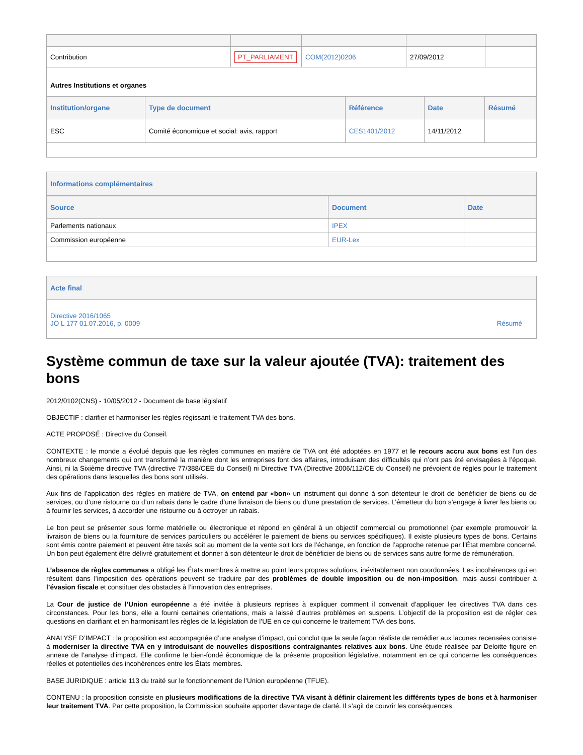| Contribution | PT_PARLIAMENT | COM(2012)0206 | 27/09/2012 | |
Autres Institutions et organes
| Institution/organe | Type de document | Référence | Date | Résumé |
| --- | --- | --- | --- | --- |
| ESC | Comité économique et social: avis, rapport | CES1401/2012 | 14/11/2012 | |
Informations complémentaires
| Source | Document | Date |
| --- | --- | --- |
| Parlements nationaux | IPEX | |
| Commission européenne | EUR-Lex | |
Acte final
Directive 2016/1065
JO L 177 01.07.2016, p. 0009
Résumé
Système commun de taxe sur la valeur ajoutée (TVA): traitement des bons
2012/0102(CNS) - 10/05/2012 - Document de base législatif
OBJECTIF : clarifier et harmoniser les règles régissant le traitement TVA des bons.
ACTE PROPOSÉ : Directive du Conseil.
CONTEXTE : le monde a évolué depuis que les règles communes en matière de TVA ont été adoptées en 1977 et le recours accru aux bons est l’un des nombreux changements qui ont transformé la manière dont les entreprises font des affaires, introduisant des difficultés qui n’ont pas été envisagées à l’époque. Ainsi, ni la Sixième directive TVA (directive 77/388/CEE du Conseil) ni Directive TVA (Directive 2006/112/CE du Conseil) ne prévoient de règles pour le traitement des opérations dans lesquelles des bons sont utilisés.
Aux fins de l’application des règles en matière de TVA, on entend par «bon» un instrument qui donne à son détenteur le droit de bénéficier de biens ou de services, ou d’une ristourne ou d’un rabais dans le cadre d’une livraison de biens ou d’une prestation de services. L’émetteur du bon s’engage à livrer les biens ou à fournir les services, à accorder une ristourne ou à octroyer un rabais.
Le bon peut se présenter sous forme matérielle ou électronique et répond en général à un objectif commercial ou promotionnel (par exemple promouvoir la livraison de biens ou la fourniture de services particuliers ou accélérer le paiement de biens ou services spécifiques). Il existe plusieurs types de bons. Certains sont émis contre paiement et peuvent être taxés soit au moment de la vente soit lors de l’échange, en fonction de l’approche retenue par l’État membre concerné. Un bon peut également être délivré gratuitement et donner à son détenteur le droit de bénéficier de biens ou de services sans autre forme de rémunération.
L’absence de règles communes a obligé les États membres à mettre au point leurs propres solutions, inévitablement non coordonnées. Les incohérences qui en résultent dans l’imposition des opérations peuvent se traduire par des problèmes de double imposition ou de non-imposition, mais aussi contribuer à l’évasion fiscale et constituer des obstacles à l’innovation des entreprises.
La Cour de justice de l’Union européenne a été invitée à plusieurs reprises à expliquer comment il convenait d’appliquer les directives TVA dans ces circonstances. Pour les bons, elle a fourni certaines orientations, mais a laissé d’autres problèmes en suspens. L’objectif de la proposition est de régler ces questions en clarifiant et en harmonisant les règles de la législation de l’UE en ce qui concerne le traitement TVA des bons.
ANALYSE D’IMPACT : la proposition est accompagnée d’une analyse d’impact, qui conclut que la seule façon réaliste de remédier aux lacunes recensées consiste à moderniser la directive TVA en y introduisant de nouvelles dispositions contraignantes relatives aux bons. Une étude réalisée par Deloitte figure en annexe de l’analyse d’impact. Elle confirme le bien-fondé économique de la présente proposition législative, notamment en ce qui concerne les conséquences réelles et potentielles des incohérences entre les États membres.
BASE JURIDIQUE : article 113 du traité sur le fonctionnement de l’Union européenne (TFUE).
CONTENU : la proposition consiste en plusieurs modifications de la directive TVA visant à définir clairement les différents types de bons et à harmoniser leur traitement TVA. Par cette proposition, la Commission souhaite apporter davantage de clarté. Il s’agit de couvrir les conséquences